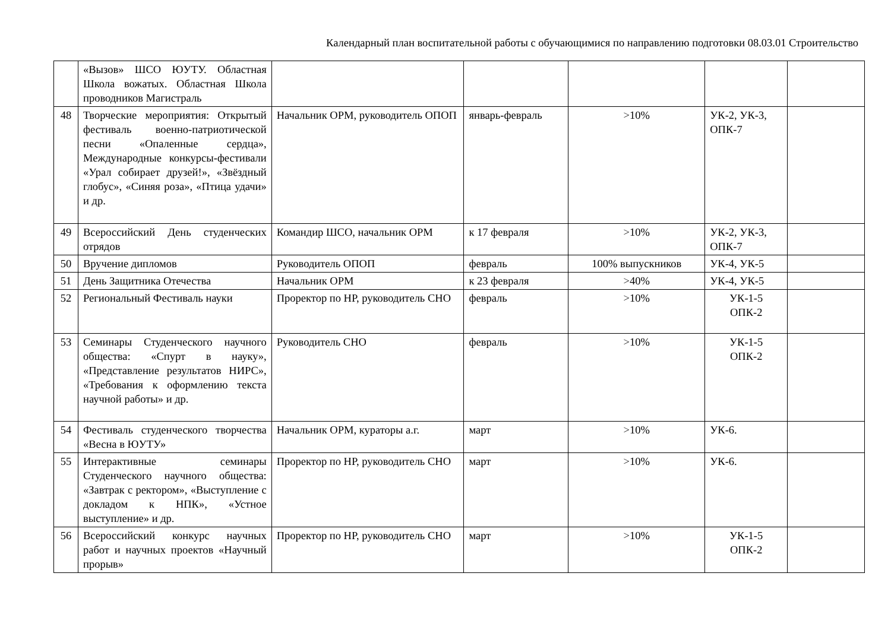Календарный план воспитательной работы с обучающимися по направлению подготовки 08.03.01 Строительство
| | «Вызов» ШСО ЮУТУ. Областная Школа вожатых. Областная Школа проводников Магистраль | | | | | |
| 48 | Творческие мероприятия: Открытый фестиваль военно-патриотической песни «Опаленные сердца», Международные конкурсы-фестивали «Урал собирает друзей!», «Звёздный глобус», «Синяя роза», «Птица удачи» и др. | Начальник ОРМ, руководитель ОПОП | январь-февраль | >10% | УК-2, УК-3, ОПК-7 | |
| 49 | Всероссийский День студенческих отрядов | Командир ШСО, начальник ОРМ | к 17 февраля | >10% | УК-2, УК-3, ОПК-7 | |
| 50 | Вручение дипломов | Руководитель ОПОП | февраль | 100% выпускников | УК-4, УК-5 | |
| 51 | День Защитника Отечества | Начальник ОРМ | к 23 февраля | >40% | УК-4, УК-5 | |
| 52 | Региональный Фестиваль науки | Проректор по НР, руководитель СНО | февраль | >10% | УК-1-5 ОПК-2 | |
| 53 | Семинары Студенческого научного общества: «Спурт в науку», «Представление результатов НИРС», «Требования к оформлению текста научной работы» и др. | Руководитель СНО | февраль | >10% | УК-1-5 ОПК-2 | |
| 54 | Фестиваль студенческого творчества «Весна в ЮУТУ» | Начальник ОРМ, кураторы а.г. | март | >10% | УК-6. | |
| 55 | Интерактивные семинары Студенческого научного общества: «Завтрак с ректором», «Выступление с докладом к НПК», «Устное выступление» и др. | Проректор по НР, руководитель СНО | март | >10% | УК-6. | |
| 56 | Всероссийский конкурс научных работ и научных проектов «Научный прорыв» | Проректор по НР, руководитель СНО | март | >10% | УК-1-5 ОПК-2 | |